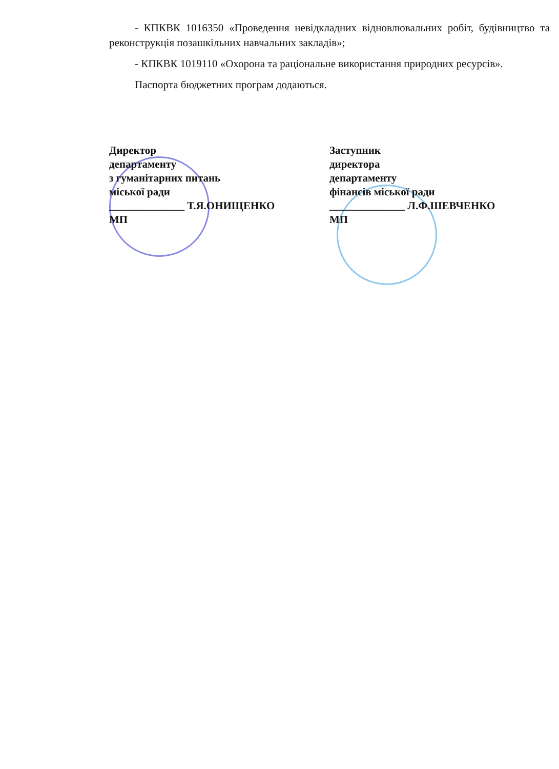- КПКВК 1016350 «Проведення невідкладних відновлювальних робіт, будівництво та реконструкція позашкільних навчальних закладів»;
- КПКВК 1019110 «Охорона та раціональне використання природних ресурсів».
Паспорта бюджетних програм додаються.
Директор
департаменту
з гуманітарних питань
міської ради
______________ Т.Я.ОНИЩЕНКО
МП
Заступник
директора
департаменту
фінансів міської ради
______________ Л.Ф.ШЕВЧЕНКО
МП